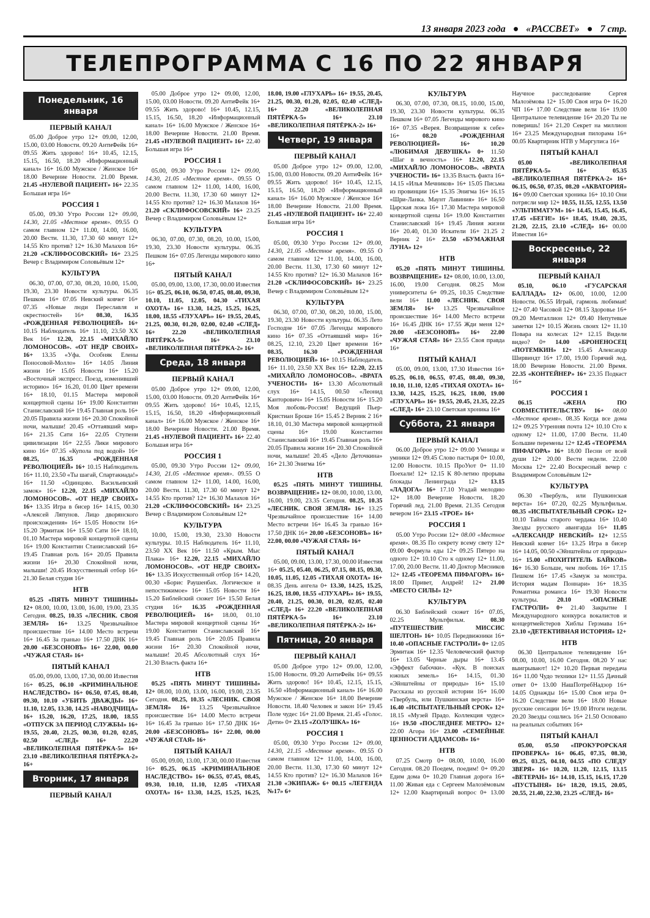13 января 2023 года ● «РАССВЕТ» ● 7 стр.
ТЕЛЕПРОГРАММА С 16 ПО 22 ЯНВАРЯ
Понедельник, 16 января
ПЕРВЫЙ КАНАЛ
05.00 Доброе утро 12+ 09.00, 12.00, 15.00, 03.00 Новости. 09.20 АнтиФейк 16+ 09.55 Жить здорово! 16+ 10.45, 12.15, 15.15, 16.50, 18.20 «Информационный канал» 16+ 16.00 Мужское / Женское 16+ 18.00 Вечерние Новости. 21.00 Время. 21.45 «НУЛЕВОЙ ПАЦИЕНТ» 16+ 22.35 Большая игра 16+
РОССИЯ 1
05.00, 09.30 Утро России 12+ 09.00, 14.30, 21.05 «Местное время». 09.55 О самом главном 12+ 11.00, 14.00, 16.00, 20.00 Вести. 11.30, 17.30 60 минут 12+ 14.55 Кто против? 12+ 16.30 Малахов 16+ 21.20 «СКЛИФОСОВСКИЙ» 16+ 23.25 Вечер с Владимиром Соловьёвым 12+
КУЛЬТУРА
06.30, 07.00, 07.30, 08.20, 10.00, 15.00, 19.30, 23.30 Новости культуры. 06.35 Пешком 16+ 07.05 Невский ковчег 16+ 07.35 «Новые люди Переславля и окрестностей» 16+ 08.30, 16.35 «РОЖДЕННАЯ РЕВОЛЮЦИЕЙ» 16+ 10.15 Наблюдатель 16+ 11.10, 23.50 XX Век 16+ 12.20, 22.15 «МИХАЙЛО ЛОМОНОСОВ». «ОТ НЕДР СВОИХ» 16+ 13.35 «Уфа. Особняк Елены Поносовой-Молло» 16+ 14.05 Линия жизни 16+ 15.05 Новости 16+ 15.20 «Восточный экспресс. Поезд, изменивший историю» 16+ 16.20, 01.00 Цвет времени 16+ 18.10, 01.15 Мастера мировой концертной сцены 16+ 19.00 Константин Станиславский 16+ 19.45 Главная роль 16+ 20.05 Правила жизни 16+ 20.30 Спокойной ночи, малыши! 20.45 «Оттаявший мир» 16+ 21.35 Сати 16+ 22.05 Ступени цивилизации 16+ 22.55 Лики мирового кино 16+ 07.35 «Купола под водой» 16+ 08.25, 16.35 «РОЖДЕННАЯ РЕВОЛЮЦИЕЙ» 16+ 10.15 Наблюдатель 16+ 11.10, 23.50 «Ты шагай, Спартакиада!» 16+ 11.50 «Одинцово. Васильевский замок» 16+ 12.20, 22.15 «МИХАЙЛО ЛОМОНОСОВ». «ОТ НЕДР СВОИХ» 16+ 13.35 Игра в бисер 16+ 14.15, 00.30 «Алексей Ляпунов. Лицо дворянского происхождения» 16+ 15.05 Новости 16+ 15.20 Эрмитаж 16+ 15.50 Сати 16+ 18.10, 01.10 Мастера мировой концертной сцены 16+ 19.00 Константин Станиславский 16+ 19.45 Главная роль 16+ 20.05 Правила жизни 16+ 20.30 Спокойной ночи, малыши! 20.45 Искусственный отбор 16+ 21.30 Белая студия 16+
НТВ
05.25 «ПЯТЬ МИНУТ ТИШИНЫ» 12+ 08.00, 10.00, 13.00, 16.00, 19.00, 23.35 Сегодня. 08.25, 10.35 «ЛЕСНИК. СВОЯ ЗЕМЛЯ» 16+ 13.25 Чрезвычайное происшествие 16+ 14.00 Место встречи 16+ 16.45 За гранью 16+ 17.50 ДНК 16+ 20.00 «БЕЗСОНОВЪ» 16+ 22.00, 00.00 «ЧУЖАЯ СТАЯ» 16+
ПЯТЫЙ КАНАЛ
05.00, 09.00, 13.00, 17.30, 00.00 Известия 16+ 05.25, 06.10 «КРИМИНАЛЬНОЕ НАСЛЕДСТВО» 16+ 06.50, 07.45, 08.40, 09.30, 10.10 «УБИТЬ ДВАЖДЫ» 16+ 11.10, 12.05, 13.30, 14.25 «НАВОДЧИЦА» 16+ 15.20, 16.20, 17.25, 18.00, 18.55 «ОТПУСК ЗА ПЕРИОД СЛУЖБЫ» 16+ 19.55, 20.40, 21.25, 00.30, 01.20, 02.05, 02.50 «СЛЕД» 16+ 22.20 «ВЕЛИКОЛЕПНАЯ ПЯТЁРКА-5» 16+ 23.10 «ВЕЛИКОЛЕПНАЯ ПЯТЁРКА-2» 16+
Вторник, 17 января
ПЕРВЫЙ КАНАЛ
05.00 Доброе утро 12+ 09.00, 12.00, 15.00, 03.00 Новости. 09.20 АнтиФейк 16+ 09.55 Жить здорово! 16+ 10.45, 12.15, 15.15, 16.50, 18.20 «Информационный канал» 16+ 16.00 Мужское / Женское 16+ 18.00 Вечерние Новости. 21.00 Время. 21.45 «НУЛЕВОЙ ПАЦИЕНТ» 16+ 22.40 Большая игра 16+
РОССИЯ 1
05.00, 09.30 Утро России 12+ 09.00, 14.30, 21.05 «Местное время». 09.55 О самом главном 12+ 11.00, 14.00, 16.00, 20.00 Вести. 11.30, 17.30 60 минут 12+ 14.55 Кто против? 12+ 16.30 Малахов 16+ 21.20 «СКЛИФОСОВСКИЙ» 16+ 23.25 Вечер с Владимиром Соловьёвым 12+
КУЛЬТУРА
06.30, 07.00, 07.30, 08.20, 10.00, 15.00, 19.30, 23.30 Новости культуры. 06.35 Пешком 16+ 07.05 Легенды мирового кино 16+
ПЯТЫЙ КАНАЛ
05.00, 09.00, 13.00, 17.30, 00.00 Известия 16+ 05.25, 06.10, 06.50, 07.45, 08.40, 09.30, 10.10, 11.05, 12.05, 04.30 «ТИХАЯ ОХОТА» 16+ 13.30, 14.25, 15.25, 16.25, 18.00, 18.55 «ГЛУХАРЬ» 16+ 19.55, 20.45, 21.25, 00.30, 01.20, 02.00, 02.40 «СЛЕД» 16+ 22.20 «ВЕЛИКОЛЕПНАЯ ПЯТЁРКА-5» 16+ 23.10 «ВЕЛИКОЛЕПНАЯ ПЯТЁРКА-2» 16+
Среда, 18 января
ПЕРВЫЙ КАНАЛ
05.00 Доброе утро 12+ 09.00, 12.00, 15.00, 03.00 Новости. 09.20 АнтиФейк 16+ 09.55 Жить здорово! 16+ 10.45, 12.15, 15.15, 16.50, 18.20 «Информационный канал» 16+ 16.00 Мужское / Женское 16+ 18.00 Вечерние Новости. 21.00 Время. 21.45 «НУЛЕВОЙ ПАЦИЕНТ» 16+ 22.40 Большая игра 16+
РОССИЯ 1
05.00, 09.30 Утро России 12+ 09.00, 14.30, 21.05 «Местное время». 09.55 О самом главном 12+ 11.00, 14.00, 16.00, 20.00 Вести. 11.30, 17.30 60 минут 12+ 14.55 Кто против? 12+ 16.30 Малахов 16+ 21.20 «СКЛИФОСОВСКИЙ» 16+ 23.25 Вечер с Владимиром Соловьёвым 12+
КУЛЬТУРА
10.00, 15.00, 19.30, 23.30 Новости культуры. 10.15 Наблюдатель 16+ 11.10, 23.50 XX Век 16+ 11.50 «Крым. Мыс Плака» 16+ 12.20, 22.15 «МИХАЙЛО ЛОМОНОСОВ». «ОТ НЕДР СВОИХ» 16+ 13.35 Искусственный отбор 16+ 14.20, 00.30 «Борис Раушенбах. Логическое и непостижимое» 16+ 15.05 Новости 16+ 15.20 Библейский сюжет 16+ 15.50 Белая студия 16+ 16.35 «РОЖДЕННАЯ РЕВОЛЮЦИЕЙ» 16+ 18.00, 01.10 Мастера мировой концертной сцены 16+ 19.00 Константин Станиславский 16+ 19.45 Главная роль 16+ 20.05 Правила жизни 16+ 20.30 Спокойной ночи, малыши! 20.45 Абсолютный слух 16+ 21.30 Власть факта 16+
НТВ
05.25 «ПЯТЬ МИНУТ ТИШИНЫ» 12+ 08.00, 10.00, 13.00, 16.00, 19.00, 23.35 Сегодня. 08.25, 10.35 «ЛЕСНИК. СВОЯ ЗЕМЛЯ» 16+ 13.25 Чрезвычайное происшествие 16+ 14.00 Место встречи 16+ 16.45 За гранью 16+ 17.50 ДНК 16+ 20.00 «БЕЗСОНОВЪ» 16+ 22.00, 00.00 «ЧУЖАЯ СТАЯ» 16+
ПЯТЫЙ КАНАЛ
05.00, 09.00, 13.00, 17.30, 00.00 Известия 16+ 05.25, 06.15 «КРИМИНАЛЬНОЕ НАСЛЕДСТВО» 16+ 06.55, 07.45, 08.45, 09.30, 10.10, 11.10, 12.05 «ТИХАЯ ОХОТА» 16+ 13.30, 14.25, 15.25, 16.25, 18.00, 19.00 «ГЛУХАРЬ» 16+ 19.55, 20.45, 21.25, 00.30, 01.20, 02.05, 02.40 «СЛЕД» 16+ 22.20 «ВЕЛИКОЛЕПНАЯ ПЯТЁРКА-5» 16+ 23.10 «ВЕЛИКОЛЕПНАЯ ПЯТЁРКА-2» 16+
Четверг, 19 января
ПЕРВЫЙ КАНАЛ
05.00 Доброе утро 12+ 09.00, 12.00, 15.00, 03.00 Новости. 09.20 АнтиФейк 16+ 09.55 Жить здорово! 16+ 10.45, 12.15, 15.15, 16.50, 18.20 «Информационный канал» 16+ 16.00 Мужское / Женское 16+ 18.00 Вечерние Новости. 21.00 Время. 21.45 «НУЛЕВОЙ ПАЦИЕНТ» 16+ 22.40 Большая игра 16+
РОССИЯ 1
05.00, 09.30 Утро России 12+ 09.00, 14.30, 21.05 «Местное время». 09.55 О самом главном 12+ 11.00, 14.00, 16.00, 20.00 Вести. 11.30, 17.30 60 минут 12+ 14.55 Кто против? 12+ 16.30 Малахов 16+ 21.20 «СКЛИФОСОВСКИЙ» 16+ 23.25 Вечер с Владимиром Соловьёвым 12+
КУЛЬТУРА
06.30, 07.00, 07.30, 08.20, 10.00, 15.00, 19.30, 23.30 Новости культуры. 06.35 Лето Господне 16+ 07.05 Легенды мирового кино 16+ 07.35 «Оттаявший мир» 16+ 08.25, 12.10, 23.20 Цвет времени 16+ 08.35, 16.30 «РОЖДЕННАЯ РЕВОЛЮЦИЕЙ» 16+ 10.15 Наблюдатель 16+ 11.10, 23.50 XX Век 16+ 12.20, 22.15 «МИХАЙЛО ЛОМОНОСОВ». «ВРАТА УЧЕНОСТИ» 16+ 13.30 Абсолютный слух 16+ 14.15, 00.50 «Леонид Канторович» 16+ 15.05 Новости 16+ 15.20 Моя любовь-Россия! Ведущий Пьер-Кристиан Броше 16+ 15.45 2 Верник 2 16+ 18.10, 01.30 Мастера мировой концертной сцены 16+ 19.00 Константин Станиславский 16+ 19.45 Главная роль 16+ 20.05 Правила жизни 16+ 20.30 Спокойной ночи, малыши! 20.45 «Дело Деточкина» 16+ 21.30 Энигма 16+
НТВ
05.25 «ПЯТЬ МИНУТ ТИШИНЫ. ВОЗВРАЩЕНИЕ» 12+ 08.00, 10.00, 13.00, 16.00, 19.00, 23.35 Сегодня. 08.25, 10.35 «ЛЕСНИК. СВОЯ ЗЕМЛЯ» 16+ 13.25 Чрезвычайное происшествие 16+ 14.00 Место встречи 16+ 16.45 За гранью 16+ 17.50 ДНК 16+ 20.00 «БЕЗСОНОВЪ» 16+ 22.00, 00.00 «ЧУЖАЯ СТАЯ» 16+
ПЯТЫЙ КАНАЛ
05.00, 09.00, 13.00, 17.30, 00.00 Известия 16+ 05.25, 05.40, 06.25, 07.15, 08.15, 09.30, 10.05, 11.05, 12.05 «ТИХАЯ ОХОТА» 16+ 08.35 День ангела 0+ 13.30, 14.25, 15.25, 16.25, 18.00, 18.55 «ГЛУХАРЬ» 16+ 19.55, 20.40, 21.25, 00.30, 01.20, 02.05, 02.40 «СЛЕД» 16+ 22.20 «ВЕЛИКОЛЕПНАЯ ПЯТЁРКА-5» 16+ 23.10 «ВЕЛИКОЛЕПНАЯ ПЯТЁРКА-2» 16+
Пятница, 20 января
ПЕРВЫЙ КАНАЛ
05.00 Доброе утро 12+ 09.00, 12.00, 15.00 Новости. 09.20 АнтиФейк 16+ 09.55 Жить здорово! 16+ 10.45, 12.15, 15.15, 16.50 «Информационный канал» 16+ 16.00 Мужское / Женское 16+ 18.00 Вечерние Новости. 18.40 Человек и закон 16+ 19.45 Поле чудес 16+ 21.00 Время. 21.45 «Голос. Дети» 0+ 23.15 «ZОЛУШКА» 16+
РОССИЯ 1
05.00, 09.30 Утро России 12+ 09.00, 14.30, 21.15 «Местное время». 09.55 О самом главном 12+ 11.00, 14.00, 16.00, 20.00 Вести. 11.30, 17.30 60 минут 12+ 14.55 Кто против? 12+ 16.30 Малахов 16+ 21.30 «ЭКИПАЖ» 6+ 00.15 «ЛЕГЕНДА №17» 6+
КУЛЬТУРА
06.30, 07.00, 07.30, 08.15, 10.00, 15.00, 19.30, 23.30 Новости культуры. 06.35 Пешком 16+ 07.05 Легенды мирового кино 16+ 07.35 «Верея. Возвращение к себе» 16+ 08.20 «РОЖДЕННАЯ РЕВОЛЮЦИЕЙ» 16+ 10.20 «ЛЮБИМАЯ ДЕВУШКА» 0+ 11.50 «Шаг в вечность» 16+ 12.20, 22.15 «МИХАЙЛО ЛОМОНОСОВ». «ВРАТА УЧЕНОСТИ» 16+ 13.35 Власть факта 16+ 14.15 «Илья Мечников» 16+ 15.05 Письма из провинции 16+ 15.35 Энигма 16+ 16.15 «Шри-Ланка. Маунт Лавиния» 16+ 16.50 Царская ложа 16+ 17.30 Мастера мировой концертной сцены 16+ 19.00 Константин Станиславский 16+ 19.45 Линия жизни 16+ 20.40, 01.30 Искатели 16+ 21.25 2 Верник 2 16+ 23.50 «БУМАЖНАЯ ЛУНА» 12+
НТВ
05.20 «ПЯТЬ МИНУТ ТИШИНЫ. ВОЗВРАЩЕНИЕ» 12+ 08.00, 10.00, 13.00, 16.00, 19.00 Сегодня. 08.25 Мои университеты 6+ 09.25, 10.35 Следствие вели 16+ 11.00 «ЛЕСНИК. СВОЯ ЗЕМЛЯ» 16+ 13.25 Чрезвычайное происшествие 16+ 14.00 Место встречи 16+ 16.45 ДНК 16+ 17.55 Жди меня 12+ 20.00 «БЕЗСОНОВЪ» 16+ 22.00 «ЧУЖАЯ СТАЯ» 16+ 23.55 Своя правда 16+
ПЯТЫЙ КАНАЛ
05.00, 09.00, 13.00, 17.30 Известия 16+ 05.25, 06.10, 06.55, 07.45, 08.40, 09.30, 10.10, 11.10, 12.05 «ТИХАЯ ОХОТА» 16+ 13.30, 14.25, 15.25, 16.25, 18.00, 19.00 «ГЛУХАРЬ» 16+ 19.55, 20.45, 21.35, 22.25 «СЛЕД» 16+ 23.10 Светская хроника 16+
Суббота, 21 января
ПЕРВЫЙ КАНАЛ
06.00 Доброе утро 12+ 09.00 Умницы и умники 12+ 09.45 Слово пастыря 0+ 10.00, 12.00 Новости. 10.15 ПроУют 0+ 11.10 Поехали! 12+ 12.15 К 80-летию прорыва блокады Ленинграда 12+ 13.15 «ЛАДОГА» 16+ 17.10 Угадай мелодию 12+ 18.00 Вечерние Новости. 18.20 Горячий лед. 21.00 Время. 21.35 Сегодня вечером 16+ 23.15 «ТРОЕ» 16+
РОССИЯ 1
05.00 Утро России 12+ 08.00 «Местное время». 08.35 По секрету всему свету 12+ 09.00 Формула еды 12+ 09.25 Пятеро на одного 12+ 10.10 Сто к одному 12+ 11.00, 17.00, 20.00 Вести. 11.40 Доктор Мясников 12+ 12.45 «ТЕОРЕМА ПИФАГОРА» 16+ 18.00 Привет, Андрей! 12+ 21.00 «МЕСТО СИЛЫ» 12+
КУЛЬТУРА
06.30 Библейский сюжет 16+ 07.05, 02.25 Мультфильм. 08.30 «ПУТЕШЕСТВИЕ МИССИС ШЕЛТОН» 16+ 10.05 Передвижники 16+ 10.40 «ОПАСНЫЕ ГАСТРОЛИ» 0+ 12.05 Эрмитаж 16+ 12.35 Человеческий фактор 16+ 13.05 Черные дыры 16+ 13.45 «Эффект бабочки». «Кук. В поисках южных земель» 16+ 14.15, 01.30 «Эйнштейны от природы» 16+ 15.10 Рассказы из русской истории 16+ 16.00 «Твербуль, или Пушкинская верста» 16+ 16.40 «ИСПЫТАТЕЛЬНЫЙ СРОК» 12+ 18.15 «Музей Прадо. Коллекция чудес» 16+ 19.50 «ПОСЛЕДНЕЕ МЕТРО» 12+ 22.00 Агора 16+ 23.00 «СЕМЕЙНЫЕ ЦЕННОСТИ АДДАМСОВ» 16+
НТВ
07.25 Смотр 0+ 08.00, 10.00, 16.00 Сегодня. 08.20 Поедем, поедим! 0+ 09.20 Едим дома 0+ 10.20 Главная дорога 16+ 11.00 Живая еда с Сергеем Малозёмовым 12+ 12.00 Квартирный вопрос 0+ 13.00 Научное расследование Сергея Малозёмова 12+ 15.00 Своя игра 0+ 16.20 ЧП 16+ 17.00 Следствие вели 16+ 19.00 Центральное телевидение 16+ 20.20 Ты не поверишь! 16+ 21.20 Секрет на миллион 16+ 23.25 Международная пилорама 16+ 00.05 Квартирник НТВ у Маргулиса 16+
ПЯТЫЙ КАНАЛ
05.00 «ВЕЛИКОЛЕПНАЯ ПЯТЁРКА-5» 16+ 05.35 «ВЕЛИКОЛЕПНАЯ ПЯТЁРКА-2» 16+ 06.15, 06.50, 07.35, 08.20 «АКВАТОРИЯ» 16+ 09.00 Светская хроника 16+ 10.10 Они потрясли мир 12+ 10.55, 11.55, 12.55, 13.50 «УЛЬТИМАТУМ» 16+ 14.45, 15.45, 16.45, 17.45 «БЕГИ!» 16+ 18.45, 19.40, 20.35, 21.20, 22.15, 23.10 «СЛЕД» 16+ 00.00 Известия 16+
Воскресенье, 22 января
ПЕРВЫЙ КАНАЛ
05.10, 06.10 «ГУСАРСКАЯ БАЛЛАДА» 12+ 06.00, 10.00, 12.00 Новости. 06.55 Играй, гармонь любимая! 12+ 07.40 Часовой 12+ 08.15 Здоровье 16+ 09.20 Мечталлион 12+ 09.40 Непутевые заметки 12+ 10.15 Жизнь своих 12+ 11.10 Повара на колесах 12+ 12.15 Видели видео? 0+ 14.00 «БРОНЕНОСЕЦ «ПОТЕМКИН» 12+ 15.45 Александр Ширвиндт 16+ 17.00, 19.00 Горячий лед. 18.00 Вечерние Новости. 21.00 Время. 22.35 «КОНТЕЙНЕР» 16+ 23.35 Подкаст 16+
РОССИЯ 1
06.15 «ЖЕНА ПО СОВМЕСТИТЕЛЬСТВУ» 16+ 08.00 «Местное время». 08.35 Когда все дома 12+ 09.25 Утренняя почта 12+ 10.10 Сто к одному 12+ 11.00, 17.00 Вести. 11.40 Большие перемены 12+ 12.45 «ТЕОРЕМА ПИФАГОРА» 16+ 18.00 Песни от всей души 12+ 20.00 Вести недели. 22.00 Москва 12+ 22.40 Воскресный вечер с Владимиром Соловьёвым 12+
КУЛЬТУРА
06.30 «Твербуль, или Пушкинская верста» 16+ 07.20, 02.25 Мультфильм. 08.35 «ИСПЫТАТЕЛЬНЫЙ СРОК» 12+ 10.10 Тайны старого чердака 16+ 10.40 Звезды русского авангарда 16+ 11.05 «АЛЕКСАНДР НЕВСКИЙ» 12+ 12.55 Невский ковчег 16+ 13.25 Игра в бисер 16+ 14.05, 00.50 «Эйнштейны от природы» 16+ 15.00 «ПОХИТИТЕЛЬ БАЙКОВ» 16+ 16.30 Больше, чем любовь 16+ 17.15 Пешком 16+ 17.45 «Замуж за монстра. История мадам Поннари» 16+ 18.35 Романтика романса 16+ 19.30 Новости культуры. 20.10 «ОПАСНЫЕ ГАСТРОЛИ» 0+ 21.40 Закрытие I Международного конкурса вокалистов и концертмейстеров Хиблы Герзмава 16+ 23.10 «ДЕТЕКТИВНАЯ ИСТОРИЯ» 12+
НТВ
06.30 Центральное телевидение 16+ 08.00, 10.00, 16.00 Сегодня. 08.20 У нас выигрывают! 12+ 10.20 Первая передача 16+ 11.00 Чудо техники 12+ 11.55 Дачный ответ 0+ 13.00 НашПотребНадзор 16+ 14.05 Однажды 16+ 15.00 Своя игра 0+ 16.20 Следствие вели 16+ 18.00 Новые русские сенсации 16+ 19.00 Итоги недели. 20.20 Звезды сошлись 16+ 21.50 Основано на реальных событиях 16+
ПЯТЫЙ КАНАЛ
05.00, 05.50 «ПРОКУРОРСКАЯ ПРОВЕРКА» 16+ 06.45, 07.35, 08.30, 09.25, 03.25, 04.10, 04.55 «ПО СЛЕДУ ЗВЕРЯ» 16+ 10.20, 11.20, 12.15, 13.15 «ВЕТЕРАН» 16+ 14.10, 15.15, 16.15, 17.20 «ПУСТЫНЯ» 16+ 18.20, 19.15, 20.05, 20.55, 21.40, 22.30, 23.25 «СЛЕД» 16+